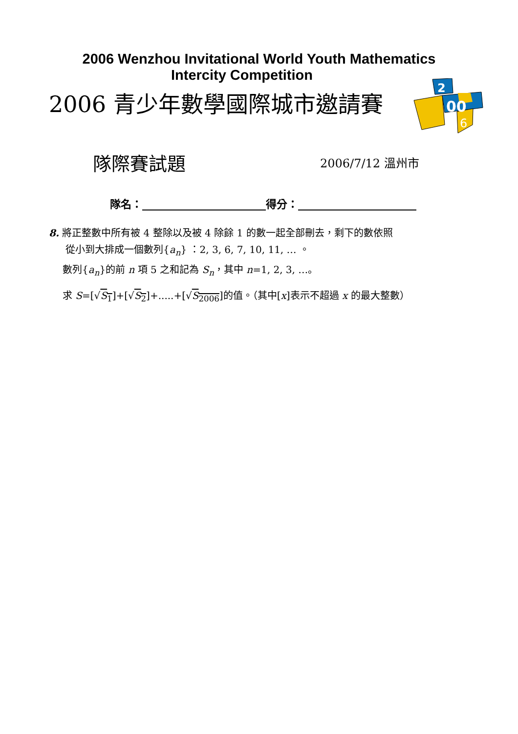2006 Wenzhou Invitational World Youth Mathematics
Intercity Competition
2006 青少年數學國際城市邀請賽
2
00
6
隊際賽試題
2006/7/12 溫州市
隊名：_______________________得分：______________________
8. 將正整數中所有被 4 整除以及被 4 除餘 1 的數一起全部刪去，剩下的數依照
從小到大排成一個數列{a<sub>n</sub>} ：2, 3, 6, 7, 10, 11, … 。
數列{a<sub>n</sub>}的前 n 項 5 之和記為 S<sub>n</sub>，其中 n=1, 2, 3, …。
求 S=[√S<sub>1</sub>]+[√S<sub>2</sub>]+.....+[√S<sub>2006</sub>]的值。（其中[x]表示不超過 x 的最大整數）